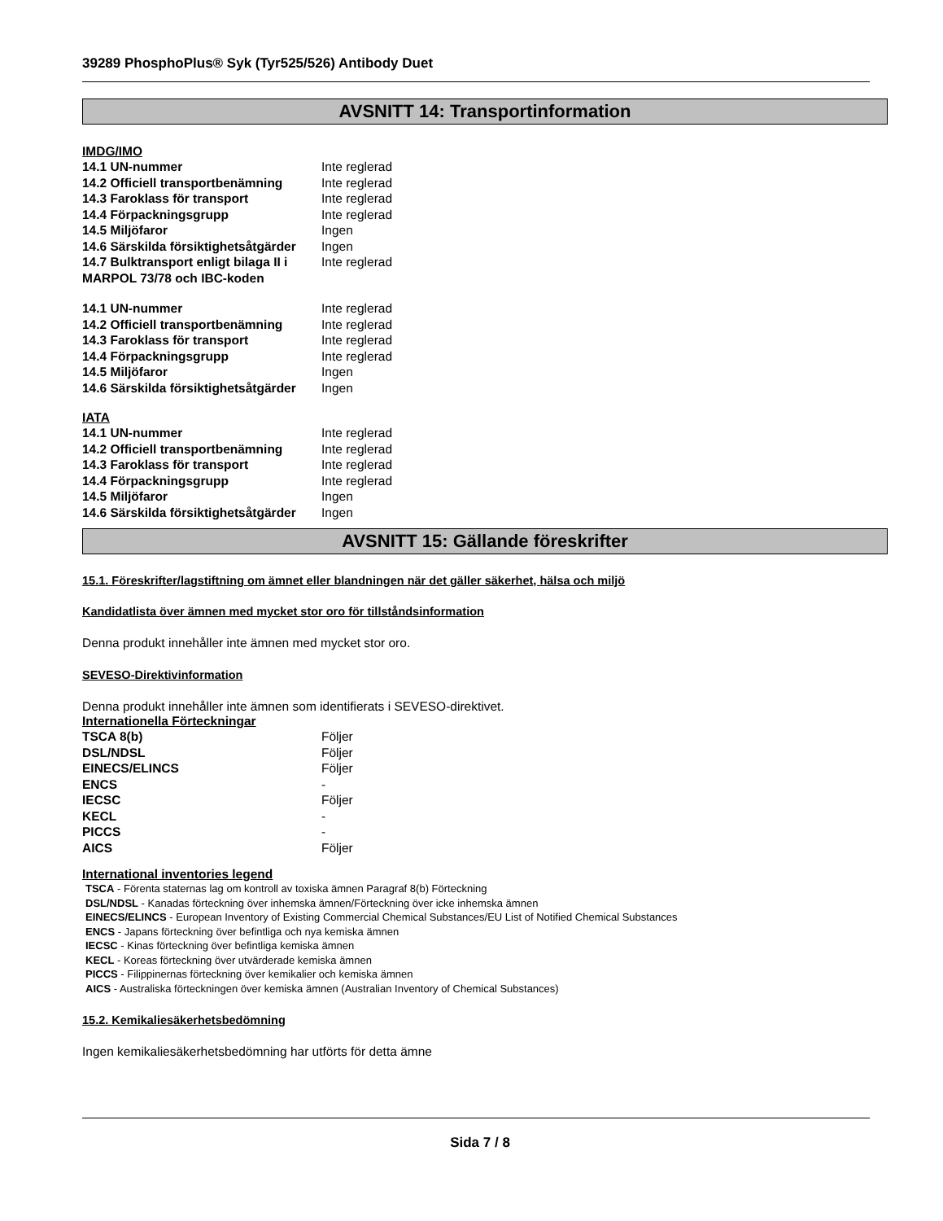39289 PhosphoPlus® Syk (Tyr525/526) Antibody Duet
AVSNITT 14: Transportinformation
IMDG/IMO
| 14.1 UN-nummer | Inte reglerad |
| 14.2 Officiell transportbenämning | Inte reglerad |
| 14.3 Faroklass för transport | Inte reglerad |
| 14.4 Förpackningsgrupp | Inte reglerad |
| 14.5 Miljöfaror | Ingen |
| 14.6 Särskilda försiktighetsåtgärder | Ingen |
| 14.7 Bulktransport enligt bilaga II i MARPOL 73/78 och IBC-koden | Inte reglerad |
| 14.1 UN-nummer | Inte reglerad |
| 14.2 Officiell transportbenämning | Inte reglerad |
| 14.3 Faroklass för transport | Inte reglerad |
| 14.4 Förpackningsgrupp | Inte reglerad |
| 14.5 Miljöfaror | Ingen |
| 14.6 Särskilda försiktighetsåtgärder | Ingen |
IATA
| 14.1 UN-nummer | Inte reglerad |
| 14.2 Officiell transportbenämning | Inte reglerad |
| 14.3 Faroklass för transport | Inte reglerad |
| 14.4 Förpackningsgrupp | Inte reglerad |
| 14.5 Miljöfaror | Ingen |
| 14.6 Särskilda försiktighetsåtgärder | Ingen |
AVSNITT 15: Gällande föreskrifter
15.1. Föreskrifter/lagstiftning om ämnet eller blandningen när det gäller säkerhet, hälsa och miljö
Kandidatlista över ämnen med mycket stor oro för tillståndsinformation
Denna produkt innehåller inte ämnen med mycket stor oro.
SEVESO-Direktivinformation
Denna produkt innehåller inte ämnen som identifierats i SEVESO-direktivet.
Internationella Förteckningar
| TSCA 8(b) | Följer |
| DSL/NDSL | Följer |
| EINECS/ELINCS | Följer |
| ENCS | - |
| IECSC | Följer |
| KECL | - |
| PICCS | - |
| AICS | Följer |
International inventories legend
TSCA - Förenta staternas lag om kontroll av toxiska ämnen Paragraf 8(b) Förteckning
DSL/NDSL - Kanadas förteckning över inhemska ämnen/Förteckning över icke inhemska ämnen
EINECS/ELINCS - European Inventory of Existing Commercial Chemical Substances/EU List of Notified Chemical Substances
ENCS - Japans förteckning över befintliga och nya kemiska ämnen
IECSC - Kinas förteckning över befintliga kemiska ämnen
KECL - Koreas förteckning över utvärderade kemiska ämnen
PICCS - Filippinernas förteckning över kemikalier och kemiska ämnen
AICS - Australiska förteckningen över kemiska ämnen (Australian Inventory of Chemical Substances)
15.2. Kemikaliesäkerhetsbedömning
Ingen kemikaliesäkerhetsbedömning har utförts för detta ämne
Sida 7 / 8